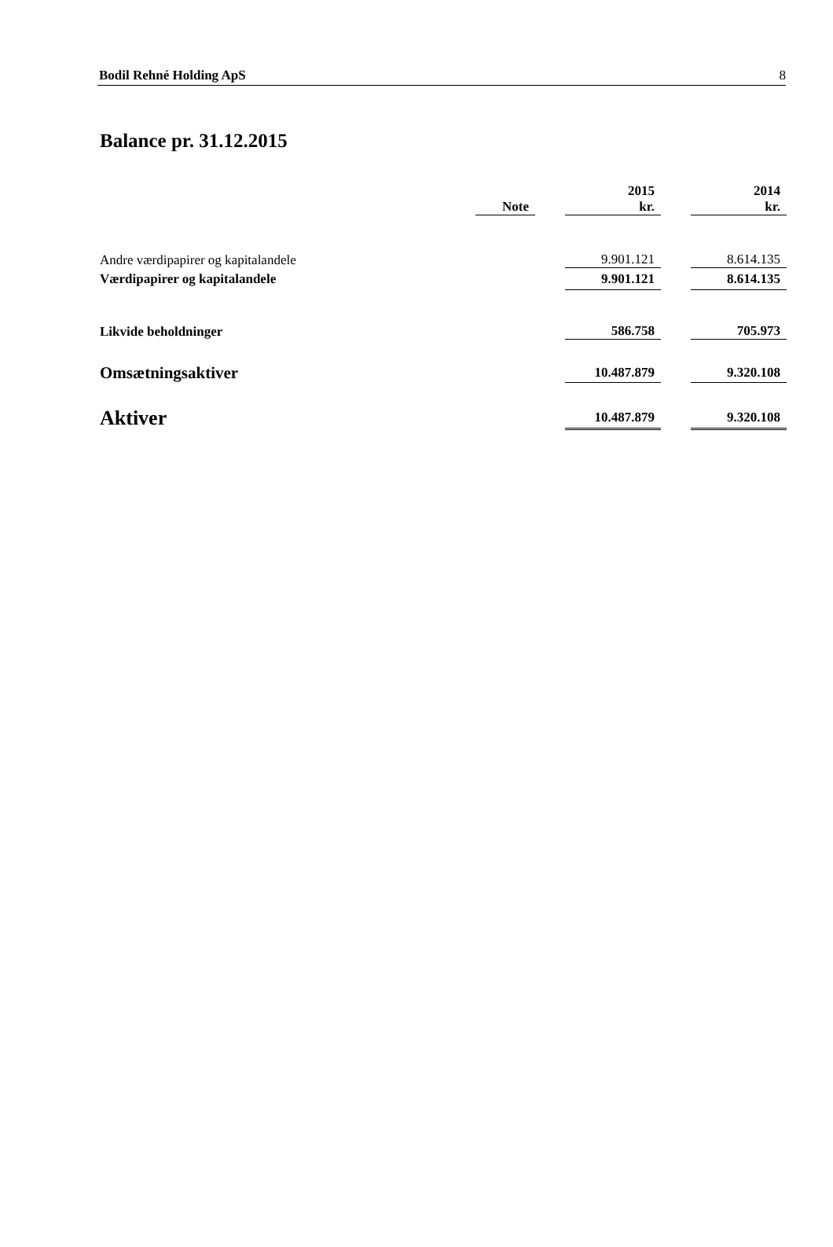Bodil Rehné Holding ApS 8
Balance pr. 31.12.2015
| | Note | | 2015 kr. | | 2014 kr. |
| --- | --- | --- | --- | --- | --- |
| Andre værdipapirer og kapitalandele | | | 9.901.121 | | 8.614.135 |
| Værdipapirer og kapitalandele | | | 9.901.121 | | 8.614.135 |
| Likvide beholdninger | | | 586.758 | | 705.973 |
| Omsætningsaktiver | | | 10.487.879 | | 9.320.108 |
| Aktiver | | | 10.487.879 | | 9.320.108 |